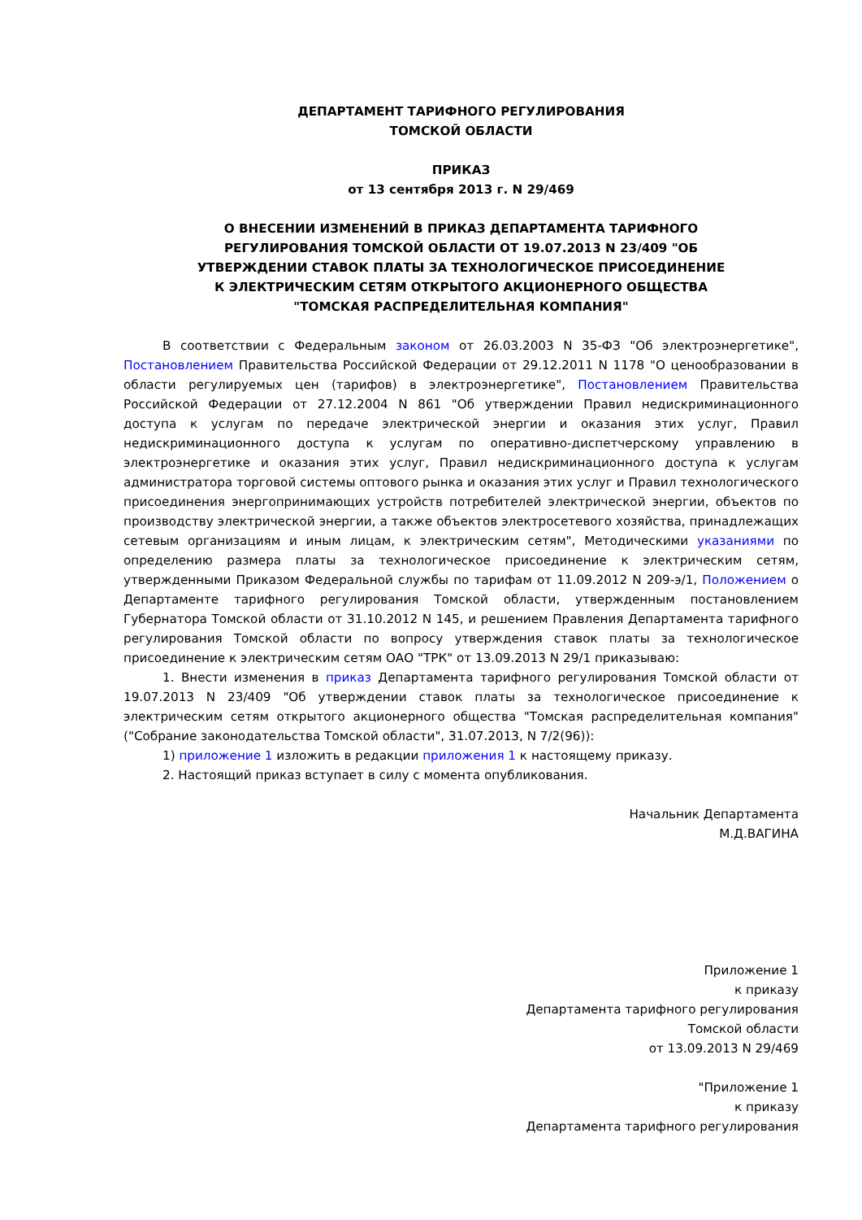ДЕПАРТАМЕНТ ТАРИФНОГО РЕГУЛИРОВАНИЯ
ТОМСКОЙ ОБЛАСТИ
ПРИКАЗ
от 13 сентября 2013 г. N 29/469
О ВНЕСЕНИИ ИЗМЕНЕНИЙ В ПРИКАЗ ДЕПАРТАМЕНТА ТАРИФНОГО
РЕГУЛИРОВАНИЯ ТОМСКОЙ ОБЛАСТИ ОТ 19.07.2013 N 23/409 "ОБ
УТВЕРЖДЕНИИ СТАВОК ПЛАТЫ ЗА ТЕХНОЛОГИЧЕСКОЕ ПРИСОЕДИНЕНИЕ
К ЭЛЕКТРИЧЕСКИМ СЕТЯМ ОТКРЫТОГО АКЦИОНЕРНОГО ОБЩЕСТВА
"ТОМСКАЯ РАСПРЕДЕЛИТЕЛЬНАЯ КОМПАНИЯ"
В соответствии с Федеральным законом от 26.03.2003 N 35-ФЗ "Об электроэнергетике", Постановлением Правительства Российской Федерации от 29.12.2011 N 1178 "О ценообразовании в области регулируемых цен (тарифов) в электроэнергетике", Постановлением Правительства Российской Федерации от 27.12.2004 N 861 "Об утверждении Правил недискриминационного доступа к услугам по передаче электрической энергии и оказания этих услуг, Правил недискриминационного доступа к услугам по оперативно-диспетчерскому управлению в электроэнергетике и оказания этих услуг, Правил недискриминационного доступа к услугам администратора торговой системы оптового рынка и оказания этих услуг и Правил технологического присоединения энергопринимающих устройств потребителей электрической энергии, объектов по производству электрической энергии, а также объектов электросетевого хозяйства, принадлежащих сетевым организациям и иным лицам, к электрическим сетям", Методическими указаниями по определению размера платы за технологическое присоединение к электрическим сетям, утвержденными Приказом Федеральной службы по тарифам от 11.09.2012 N 209-э/1, Положением о Департаменте тарифного регулирования Томской области, утвержденным постановлением Губернатора Томской области от 31.10.2012 N 145, и решением Правления Департамента тарифного регулирования Томской области по вопросу утверждения ставок платы за технологическое присоединение к электрическим сетям ОАО "ТРК" от 13.09.2013 N 29/1 приказываю:
1. Внести изменения в приказ Департамента тарифного регулирования Томской области от 19.07.2013 N 23/409 "Об утверждении ставок платы за технологическое присоединение к электрическим сетям открытого акционерного общества "Томская распределительная компания" ("Собрание законодательства Томской области", 31.07.2013, N 7/2(96)):
1) приложение 1 изложить в редакции приложения 1 к настоящему приказу.
2. Настоящий приказ вступает в силу с момента опубликования.
Начальник Департамента
М.Д.ВАГИНА
Приложение 1
к приказу
Департамента тарифного регулирования
Томской области
от 13.09.2013 N 29/469
"Приложение 1
к приказу
Департамента тарифного регулирования